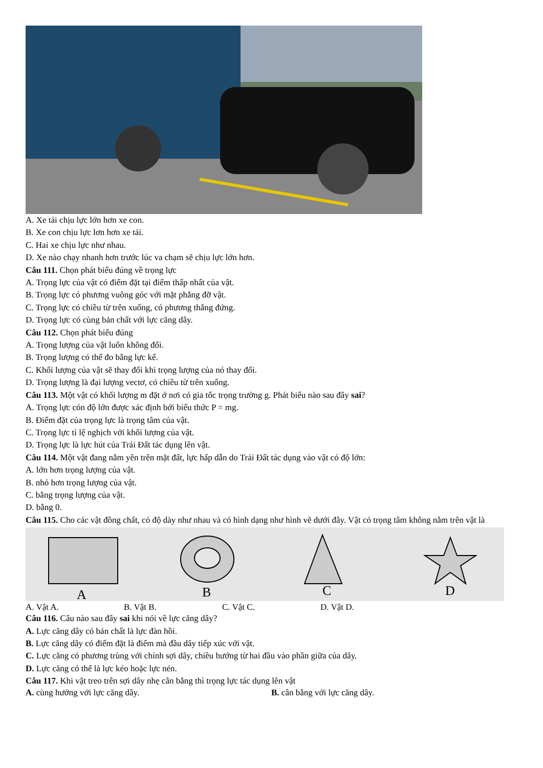A. Xe tải chịu lực lớn hơn xe con.
B. Xe con chịu lực lơn hơn xe tải.
C. Hai xe chịu lực như nhau.
D. Xe nào chạy nhanh hơn trước lúc va chạm sẽ chịu lực lớn hơn.
Câu 111. Chọn phát biểu đúng về trọng lực
A. Trọng lực của vật có điểm đặt tại điểm thấp nhất của vật.
B. Trọng lực có phương vuông góc với mặt phẳng đỡ vật.
C. Trọng lực có chiều từ trên xuống, có phương thẳng đứng.
D. Trọng lực có cùng bản chất với lực căng dây.
Câu 112. Chọn phát biểu đúng
A. Trọng lượng của vật luôn không đổi.
B. Trọng lượng có thể đo bằng lực kế.
C. Khối lượng của vật sẽ thay đổi khi trọng lượng của nó thay đổi.
D. Trọng lượng là đại lượng vectơ, có chiều từ trên xuống.
Câu 113. Một vật có khối lượng m đặt ở nơi có gia tốc trọng trường g. Phát biểu nào sau đây sai?
A. Trọng lực cón độ lớn được xác định bới biểu thức P = mg.
B. Điểm đặt của trọng lực là trọng tâm của vật.
C. Trọng lực tỉ lệ nghịch với khối lượng của vật.
D. Trọng lực là lực hút của Trái Đất tác dụng lên vật.
Câu 114. Một vật đang nằm yên trên mặt đất, lực hấp dẫn do Trái Đất tác dụng vào vật có độ lớn:
A. lớn hơn trọng lượng của vật.
B. nhỏ hơn trọng lượng của vật.
C. bằng trọng lượng của vật.
D. bằng 0.
Câu 115. Cho các vật đồng chất, có độ dày như nhau và có hình dạng như hình vẽ dưới đây. Vật có trọng tâm không nằm trên vật là
A
B
C
D
A. Vật A. B. Vật B. C. Vật C. D. Vật D.
Câu 116. Câu nào sau đây sai khi nói về lực căng dây?
A. Lực căng dây có bản chất là lực đàn hồi.
B. Lực căng dây có điểm đặt là điểm mà đầu dây tiếp xúc với vật.
C. Lực căng có phương trùng với chính sợi dây, chiều hướng từ hai đầu vào phần giữa của dây.
D. Lực căng có thể là lực kéo hoặc lực nén.
Câu 117. Khi vật treo trên sợi dây nhẹ cân bằng thì trọng lực tác dụng lên vật
A. cùng hướng với lực căng dây. B. cân bằng với lực căng dây.